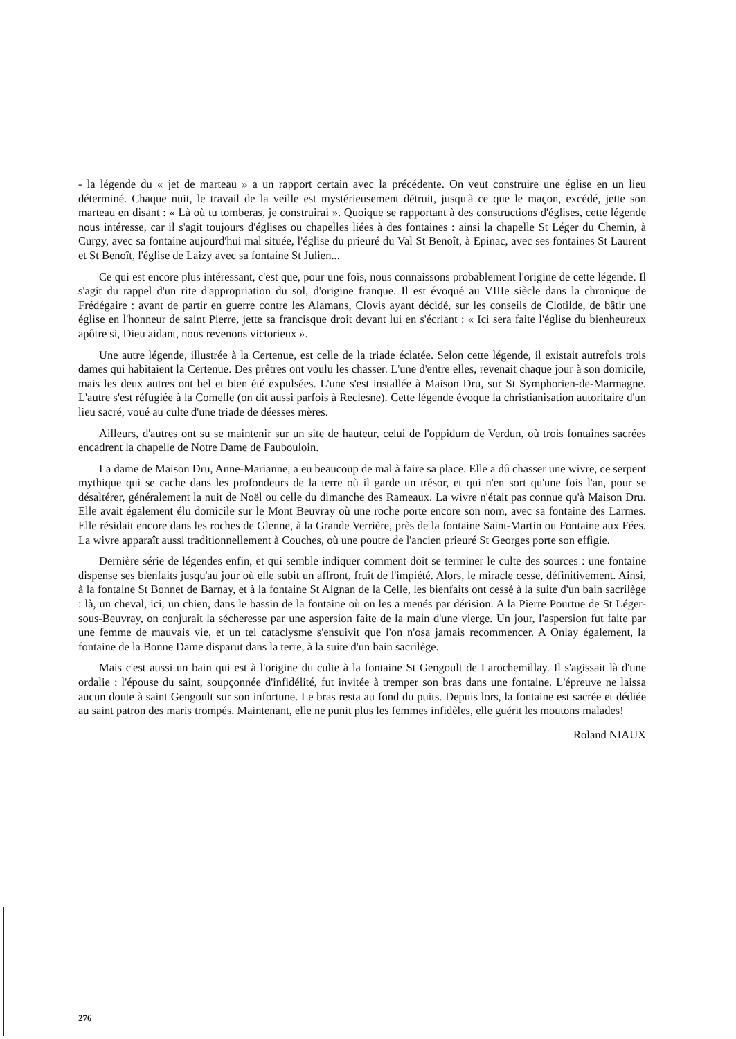- la légende du « jet de marteau » a un rapport certain avec la précédente. On veut construire une église en un lieu déterminé. Chaque nuit, le travail de la veille est mystérieusement détruit, jusqu'à ce que le maçon, excédé, jette son marteau en disant : « Là où tu tomberas, je construirai ». Quoique se rapportant à des constructions d'églises, cette légende nous intéresse, car il s'agit toujours d'églises ou chapelles liées à des fontaines : ainsi la chapelle St Léger du Chemin, à Curgy, avec sa fontaine aujourd'hui mal située, l'église du prieuré du Val St Benoît, à Epinac, avec ses fontaines St Laurent et St Benoît, l'église de Laizy avec sa fontaine St Julien...
Ce qui est encore plus intéressant, c'est que, pour une fois, nous connaissons probablement l'origine de cette légende. Il s'agit du rappel d'un rite d'appropriation du sol, d'origine franque. Il est évoqué au VIIIe siècle dans la chronique de Frédégaire : avant de partir en guerre contre les Alamans, Clovis ayant décidé, sur les conseils de Clotilde, de bâtir une église en l'honneur de saint Pierre, jette sa francisque droit devant lui en s'écriant : « Ici sera faite l'église du bienheureux apôtre si, Dieu aidant, nous revenons victorieux ».
Une autre légende, illustrée à la Certenue, est celle de la triade éclatée. Selon cette légende, il existait autrefois trois dames qui habitaient la Certenue. Des prêtres ont voulu les chasser. L'une d'entre elles, revenait chaque jour à son domicile, mais les deux autres ont bel et bien été expulsées. L'une s'est installée à Maison Dru, sur St Symphorien-de-Marmagne. L'autre s'est réfugiée à la Comelle (on dit aussi parfois à Reclesne). Cette légende évoque la christianisation autoritaire d'un lieu sacré, voué au culte d'une triade de déesses mères.
Ailleurs, d'autres ont su se maintenir sur un site de hauteur, celui de l'oppidum de Verdun, où trois fontaines sacrées encadrent la chapelle de Notre Dame de Faubouloin.
La dame de Maison Dru, Anne-Marianne, a eu beaucoup de mal à faire sa place. Elle a dû chasser une wivre, ce serpent mythique qui se cache dans les profondeurs de la terre où il garde un trésor, et qui n'en sort qu'une fois l'an, pour se désaltérer, généralement la nuit de Noël ou celle du dimanche des Rameaux. La wivre n'était pas connue qu'à Maison Dru. Elle avait également élu domicile sur le Mont Beuvray où une roche porte encore son nom, avec sa fontaine des Larmes. Elle résidait encore dans les roches de Glenne, à la Grande Verrière, près de la fontaine Saint-Martin ou Fontaine aux Fées. La wivre apparaît aussi traditionnellement à Couches, où une poutre de l'ancien prieuré St Georges porte son effigie.
Dernière série de légendes enfin, et qui semble indiquer comment doit se terminer le culte des sources : une fontaine dispense ses bienfaits jusqu'au jour où elle subit un affront, fruit de l'impiété. Alors, le miracle cesse, définitivement. Ainsi, à la fontaine St Bonnet de Barnay, et à la fontaine St Aignan de la Celle, les bienfaits ont cessé à la suite d'un bain sacrilège : là, un cheval, ici, un chien, dans le bassin de la fontaine où on les a menés par dérision. A la Pierre Pourtue de St Léger-sous-Beuvray, on conjurait la sécheresse par une aspersion faite de la main d'une vierge. Un jour, l'aspersion fut faite par une femme de mauvais vie, et un tel cataclysme s'ensuivit que l'on n'osa jamais recommencer. A Onlay également, la fontaine de la Bonne Dame disparut dans la terre, à la suite d'un bain sacrilège.
Mais c'est aussi un bain qui est à l'origine du culte à la fontaine St Gengoult de Larochemillay. Il s'agissait là d'une ordalie : l'épouse du saint, soupçonnée d'infidélité, fut invitée à tremper son bras dans une fontaine. L'épreuve ne laissa aucun doute à saint Gengoult sur son infortune. Le bras resta au fond du puits. Depuis lors, la fontaine est sacrée et dédiée au saint patron des maris trompés. Maintenant, elle ne punit plus les femmes infidèles, elle guérit les moutons malades!
Roland NIAUX
276